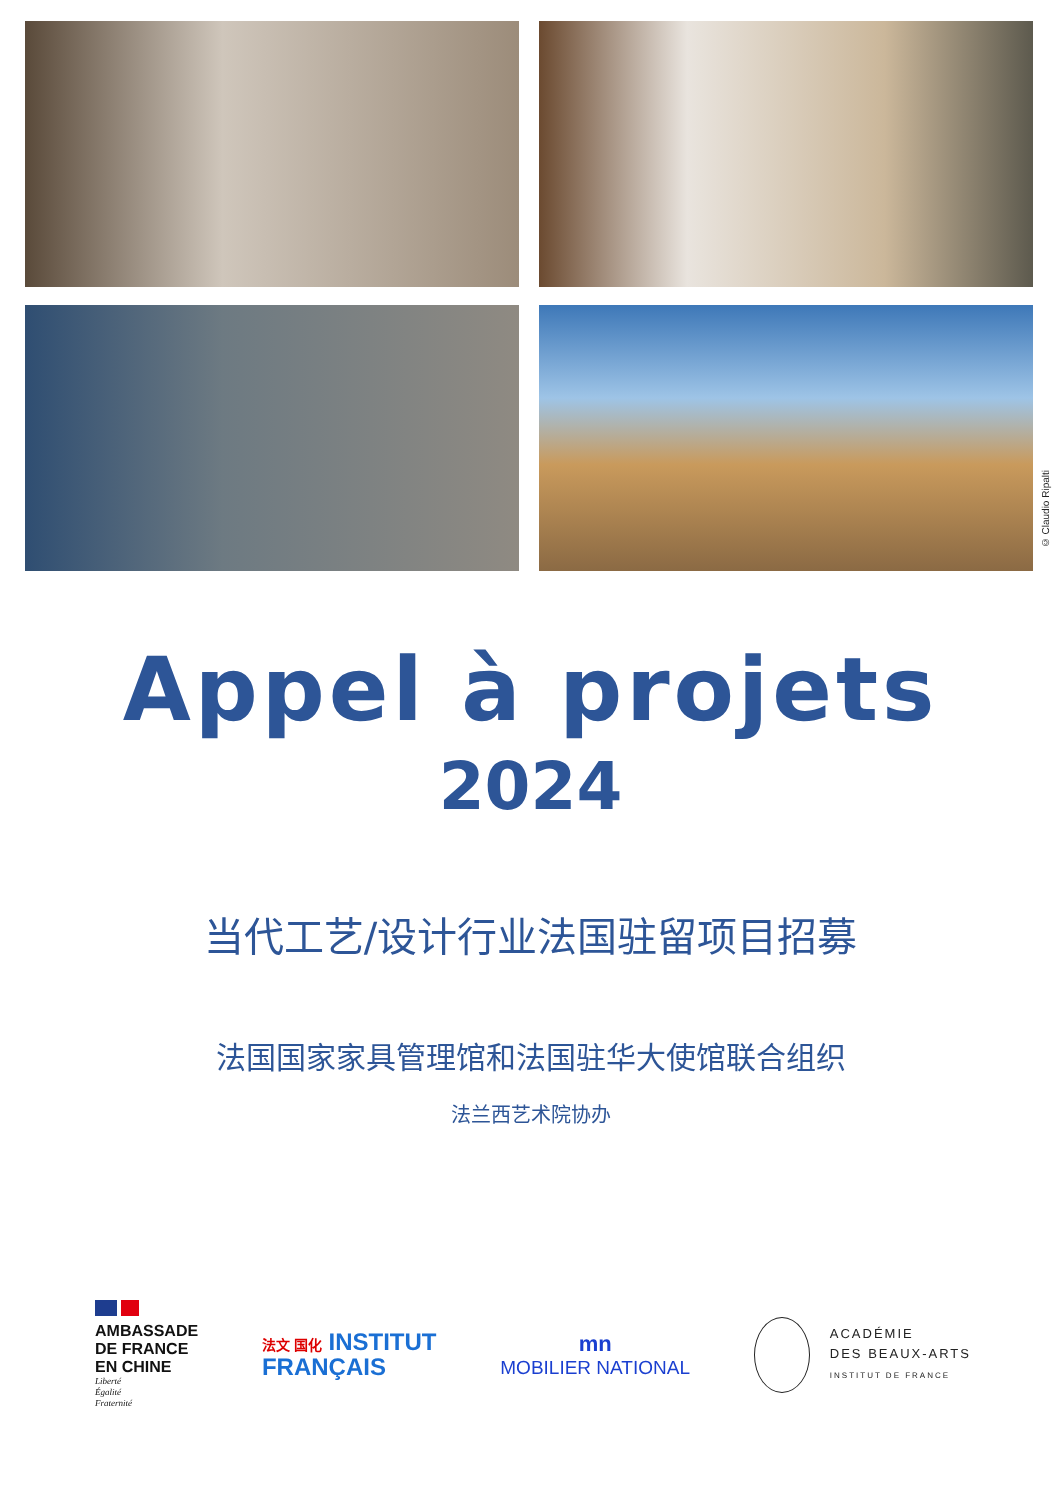© Claudio Ripalti
Appel à projets
2024
当代工艺/设计行业法国驻留项目招募
法国国家家具管理馆和法国驻华大使馆联合组织
法兰西艺术院协办
AMBASSADE
DE FRANCE
EN CHINE
Liberté
Égalité
Fraternité
法文 国化 INSTITUT
FRANÇAIS
mn
MOBILIER NATIONAL
ACADÉMIE
DES BEAUX-ARTS
INSTITUT DE FRANCE